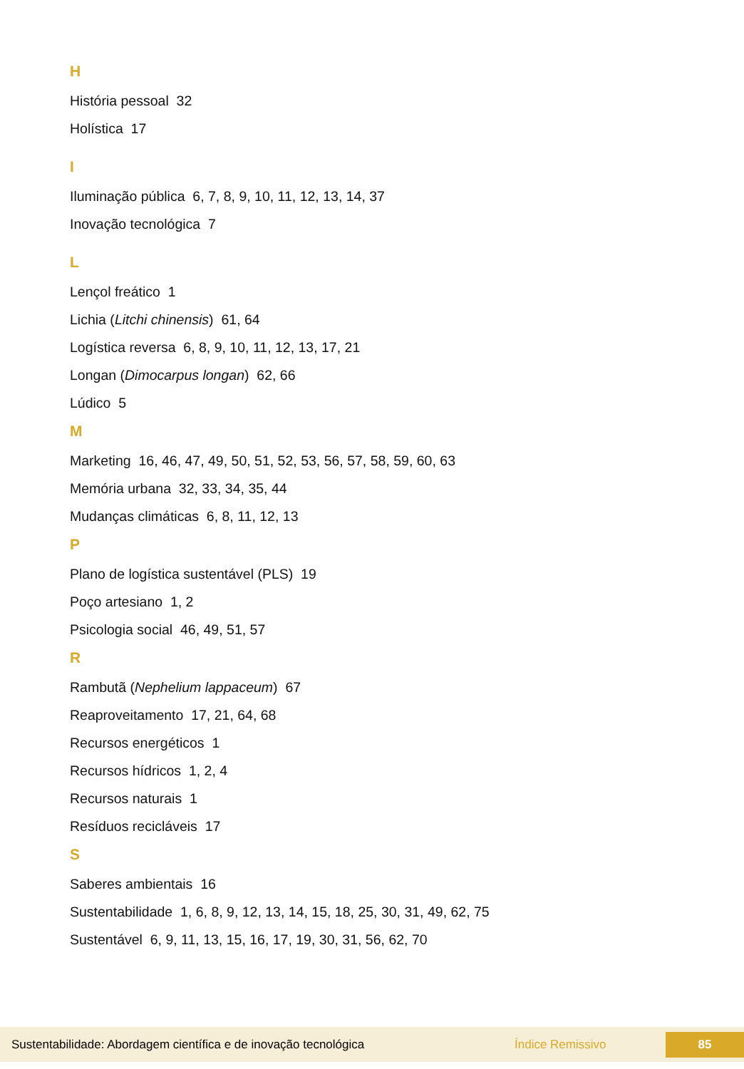H
História pessoal 32
Holística 17
I
Iluminação pública 6, 7, 8, 9, 10, 11, 12, 13, 14, 37
Inovação tecnológica 7
L
Lençol freático 1
Lichia (Litchi chinensis) 61, 64
Logística reversa 6, 8, 9, 10, 11, 12, 13, 17, 21
Longan (Dimocarpus longan) 62, 66
Lúdico 5
M
Marketing 16, 46, 47, 49, 50, 51, 52, 53, 56, 57, 58, 59, 60, 63
Memória urbana 32, 33, 34, 35, 44
Mudanças climáticas 6, 8, 11, 12, 13
P
Plano de logística sustentável (PLS) 19
Poço artesiano 1, 2
Psicologia social 46, 49, 51, 57
R
Rambutã (Nephelium lappaceum) 67
Reaproveitamento 17, 21, 64, 68
Recursos energéticos 1
Recursos hídricos 1, 2, 4
Recursos naturais 1
Resíduos recicláveis 17
S
Saberes ambientais 16
Sustentabilidade 1, 6, 8, 9, 12, 13, 14, 15, 18, 25, 30, 31, 49, 62, 75
Sustentável 6, 9, 11, 13, 15, 16, 17, 19, 30, 31, 56, 62, 70
Sustentabilidade: Abordagem científica e de inovação tecnológica Índice Remissivo 85